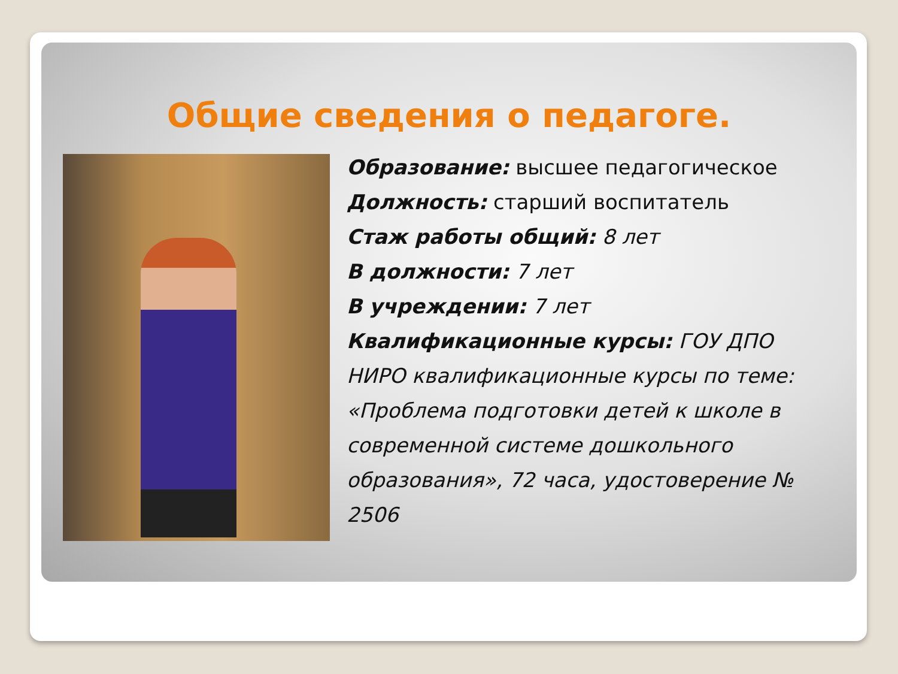Общие сведения о педагоге.
Образование: высшее педагогическое
Должность: старший воспитатель
Стаж работы общий: 8 лет
В должности: 7 лет
В учреждении: 7 лет
Квалификационные курсы: ГОУ ДПО НИРО квалификационные курсы по теме: «Проблема подготовки детей к школе в современной системе дошкольного образования», 72 часа, удостоверение № 2506